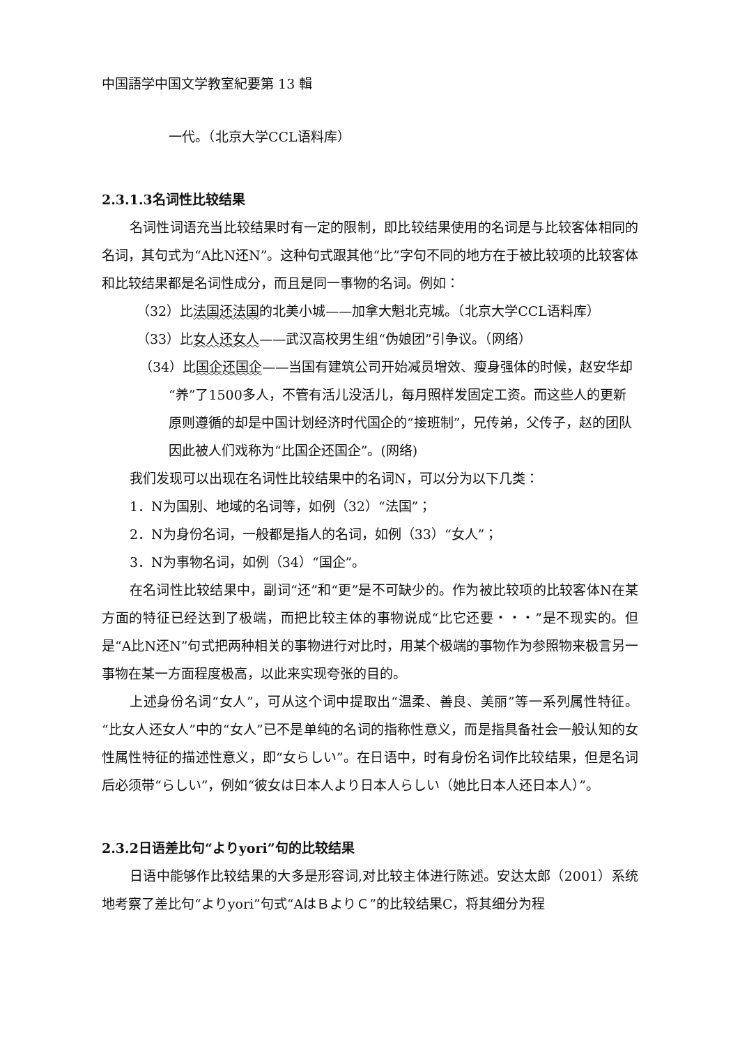中国語学中国文学教室紀要第 13 輯
一代。（北京大学CCL语料库）
2.3.1.3名词性比较结果
名词性词语充当比较结果时有一定的限制，即比较结果使用的名词是与比较客体相同的名词，其句式为“A比N还N”。这种句式跟其他“比”字句不同的地方在于被比较项的比较客体和比较结果都是名词性成分，而且是同一事物的名词。例如：
（32）比法国还法国的北美小城——加拿大魁北克城。（北京大学CCL语料库）
（33）比女人还女人——武汉高校男生组“伪娘团”引争议。（网络）
（34）比国企还国企——当国有建筑公司开始减员增效、瘦身强体的时候，赵安华却“养”了1500多人，不管有活儿没活儿，每月照样发固定工资。而这些人的更新原则遵循的却是中国计划经济时代国企的“接班制”，兄传弟，父传子，赵的团队因此被人们戏称为“比国企还国企”。(网络)
我们发现可以出现在名词性比较结果中的名词N，可以分为以下几类：
1．N为国别、地域的名词等，如例（32）“法国”；
2．N为身份名词，一般都是指人的名词，如例（33）“女人”；
3．N为事物名词，如例（34）“国企”。
在名词性比较结果中，副词“还”和“更”是不可缺少的。作为被比较项的比较客体N在某方面的特征已经达到了极端，而把比较主体的事物说成“比它还要・・・”是不现实的。但是“A比N还N”句式把两种相关的事物进行对比时，用某个极端的事物作为参照物来极言另一事物在某一方面程度极高，以此来实现夸张的目的。
上述身份名词“女人”，可从这个词中提取出“温柔、善良、美丽”等一系列属性特征。“比女人还女人”中的“女人”已不是单纯的名词的指称性意义，而是指具备社会一般认知的女性属性特征的描述性意义，即“女らしい”。在日语中，时有身份名词作比较结果，但是名词后必须带“らしい”，例如“彼女は日本人より日本人らしい（她比日本人还日本人）”。
2.3.2日语差比句“よりyori”句的比较结果
日语中能够作比较结果的大多是形容词,对比较主体进行陈述。安达太郎（2001）系统地考察了差比句“よりyori”句式“AはＢよりＣ”的比较结果C，将其细分为程